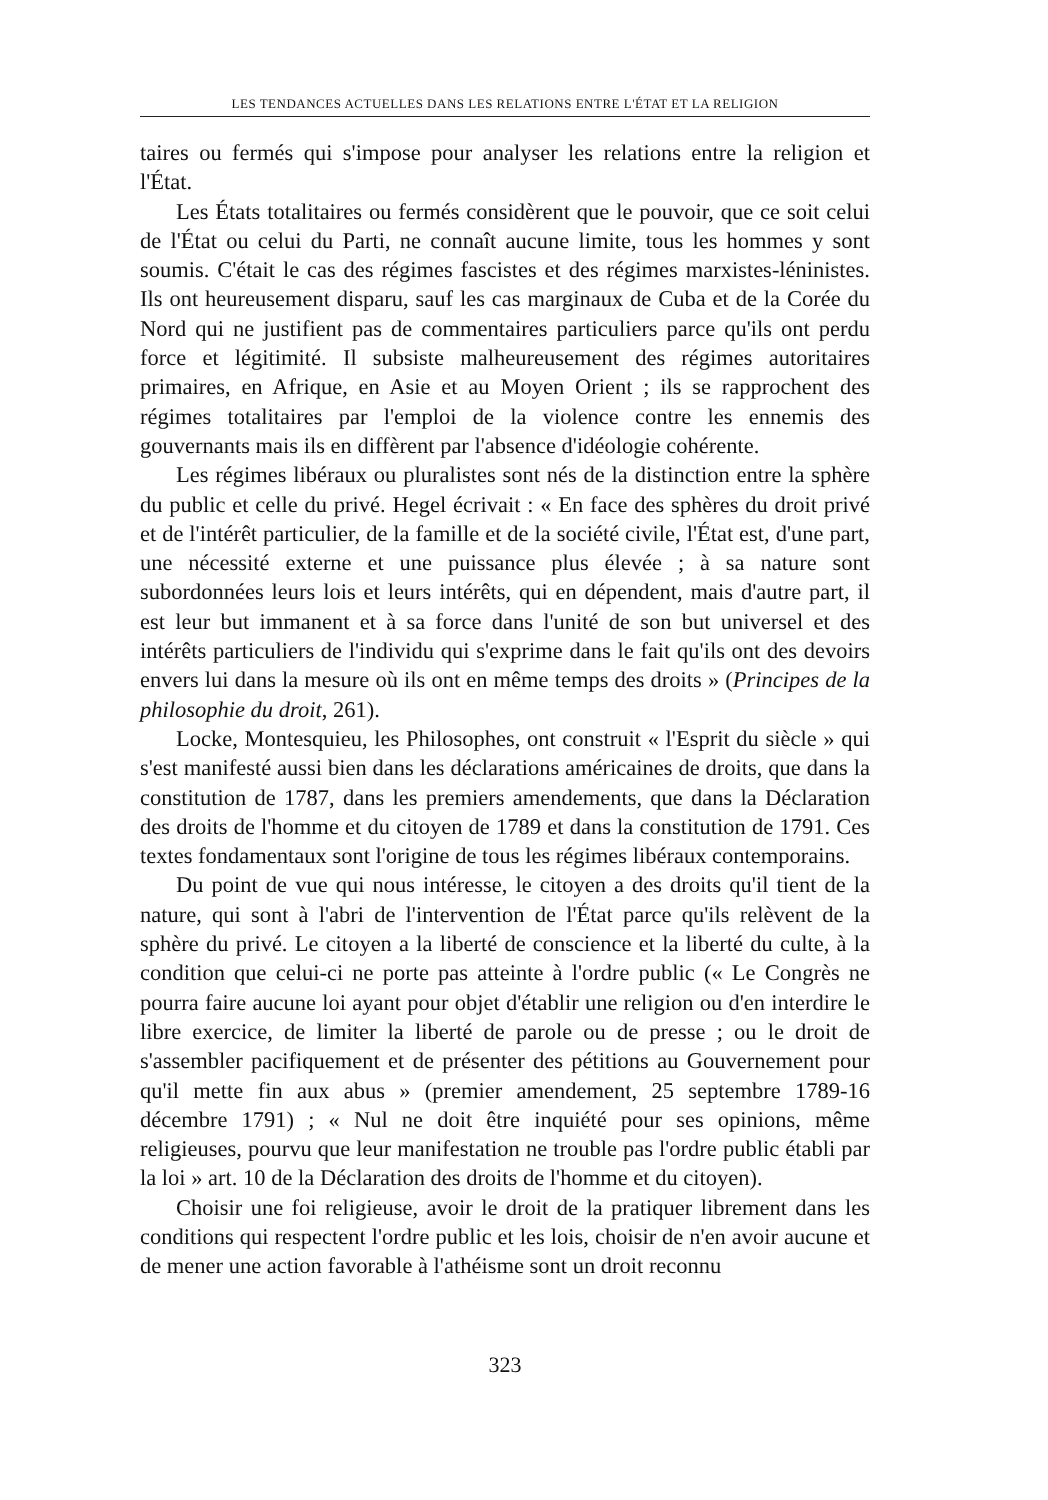LES TENDANCES ACTUELLES DANS LES RELATIONS ENTRE L'ÉTAT ET LA RELIGION
taires ou fermés qui s'impose pour analyser les relations entre la religion et l'État.
Les États totalitaires ou fermés considèrent que le pouvoir, que ce soit celui de l'État ou celui du Parti, ne connaît aucune limite, tous les hommes y sont soumis. C'était le cas des régimes fascistes et des régimes marxistes-léninistes. Ils ont heureusement disparu, sauf les cas marginaux de Cuba et de la Corée du Nord qui ne justifient pas de commentaires particuliers parce qu'ils ont perdu force et légitimité. Il subsiste malheureusement des régimes autoritaires primaires, en Afrique, en Asie et au Moyen Orient ; ils se rapprochent des régimes totalitaires par l'emploi de la violence contre les ennemis des gouvernants mais ils en diffèrent par l'absence d'idéologie cohérente.
Les régimes libéraux ou pluralistes sont nés de la distinction entre la sphère du public et celle du privé. Hegel écrivait : « En face des sphères du droit privé et de l'intérêt particulier, de la famille et de la société civile, l'État est, d'une part, une nécessité externe et une puissance plus élevée ; à sa nature sont subordonnées leurs lois et leurs intérêts, qui en dépendent, mais d'autre part, il est leur but immanent et à sa force dans l'unité de son but universel et des intérêts particuliers de l'individu qui s'exprime dans le fait qu'ils ont des devoirs envers lui dans la mesure où ils ont en même temps des droits » (Principes de la philosophie du droit, 261).
Locke, Montesquieu, les Philosophes, ont construit « l'Esprit du siècle » qui s'est manifesté aussi bien dans les déclarations américaines de droits, que dans la constitution de 1787, dans les premiers amendements, que dans la Déclaration des droits de l'homme et du citoyen de 1789 et dans la constitution de 1791. Ces textes fondamentaux sont l'origine de tous les régimes libéraux contemporains.
Du point de vue qui nous intéresse, le citoyen a des droits qu'il tient de la nature, qui sont à l'abri de l'intervention de l'État parce qu'ils relèvent de la sphère du privé. Le citoyen a la liberté de conscience et la liberté du culte, à la condition que celui-ci ne porte pas atteinte à l'ordre public (« Le Congrès ne pourra faire aucune loi ayant pour objet d'établir une religion ou d'en interdire le libre exercice, de limiter la liberté de parole ou de presse ; ou le droit de s'assembler pacifiquement et de présenter des pétitions au Gouvernement pour qu'il mette fin aux abus » (premier amendement, 25 septembre 1789-16 décembre 1791) ; « Nul ne doit être inquiété pour ses opinions, même religieuses, pourvu que leur manifestation ne trouble pas l'ordre public établi par la loi » art. 10 de la Déclaration des droits de l'homme et du citoyen).
Choisir une foi religieuse, avoir le droit de la pratiquer librement dans les conditions qui respectent l'ordre public et les lois, choisir de n'en avoir aucune et de mener une action favorable à l'athéisme sont un droit reconnu
323